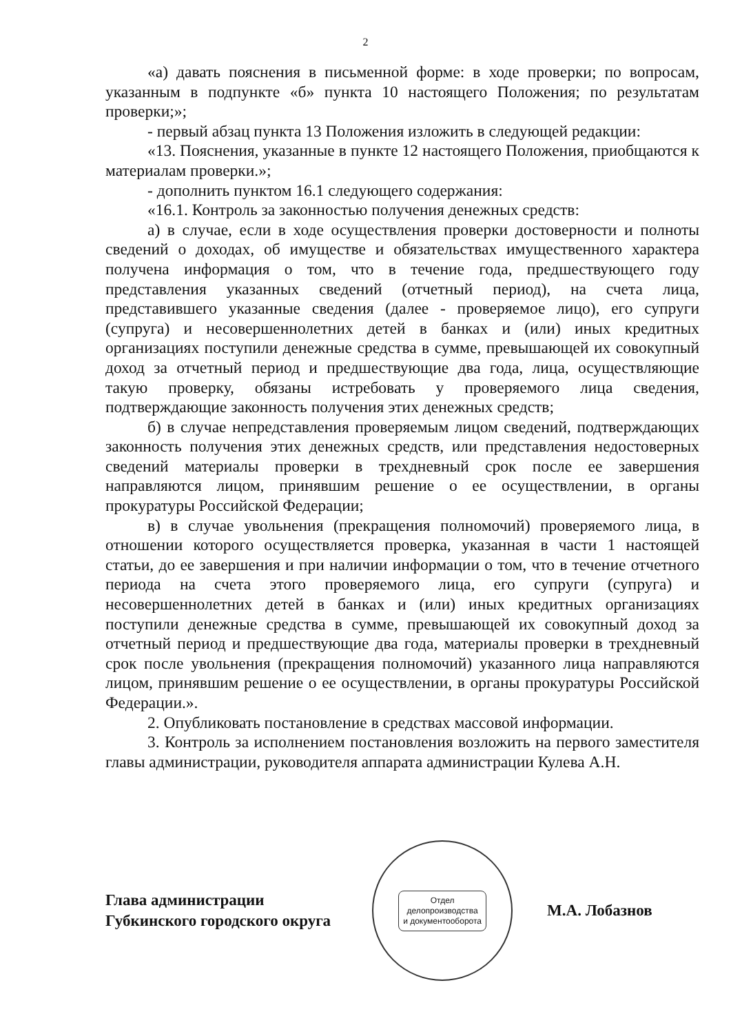2
«а) давать пояснения в письменной форме: в ходе проверки; по вопросам, указанным в подпункте «б» пункта 10 настоящего Положения; по результатам проверки;»;
- первый абзац пункта 13 Положения изложить в следующей редакции:
«13. Пояснения, указанные в пункте 12 настоящего Положения, приобщаются к материалам проверки.»;
- дополнить пунктом 16.1 следующего содержания:
«16.1. Контроль за законностью получения денежных средств:
а) в случае, если в ходе осуществления проверки достоверности и полноты сведений о доходах, об имуществе и обязательствах имущественного характера получена информация о том, что в течение года, предшествующего году представления указанных сведений (отчетный период), на счета лица, представившего указанные сведения (далее - проверяемое лицо), его супруги (супруга) и несовершеннолетних детей в банках и (или) иных кредитных организациях поступили денежные средства в сумме, превышающей их совокупный доход за отчетный период и предшествующие два года, лица, осуществляющие такую проверку, обязаны истребовать у проверяемого лица сведения, подтверждающие законность получения этих денежных средств;
б) в случае непредставления проверяемым лицом сведений, подтверждающих законность получения этих денежных средств, или представления недостоверных сведений материалы проверки в трехдневный срок после ее завершения направляются лицом, принявшим решение о ее осуществлении, в органы прокуратуры Российской Федерации;
в) в случае увольнения (прекращения полномочий) проверяемого лица, в отношении которого осуществляется проверка, указанная в части 1 настоящей статьи, до ее завершения и при наличии информации о том, что в течение отчетного периода на счета этого проверяемого лица, его супруги (супруга) и несовершеннолетних детей в банках и (или) иных кредитных организациях поступили денежные средства в сумме, превышающей их совокупный доход за отчетный период и предшествующие два года, материалы проверки в трехдневный срок после увольнения (прекращения полномочий) указанного лица направляются лицом, принявшим решение о ее осуществлении, в органы прокуратуры Российской Федерации.».
2. Опубликовать постановление в средствах массовой информации.
3. Контроль за исполнением постановления возложить на первого заместителя главы администрации, руководителя аппарата администрации Кулева А.Н.
Глава администрации
Губкинского городского округа
Отдел
делопроизводства
и документооборота
М.А. Лобазнов